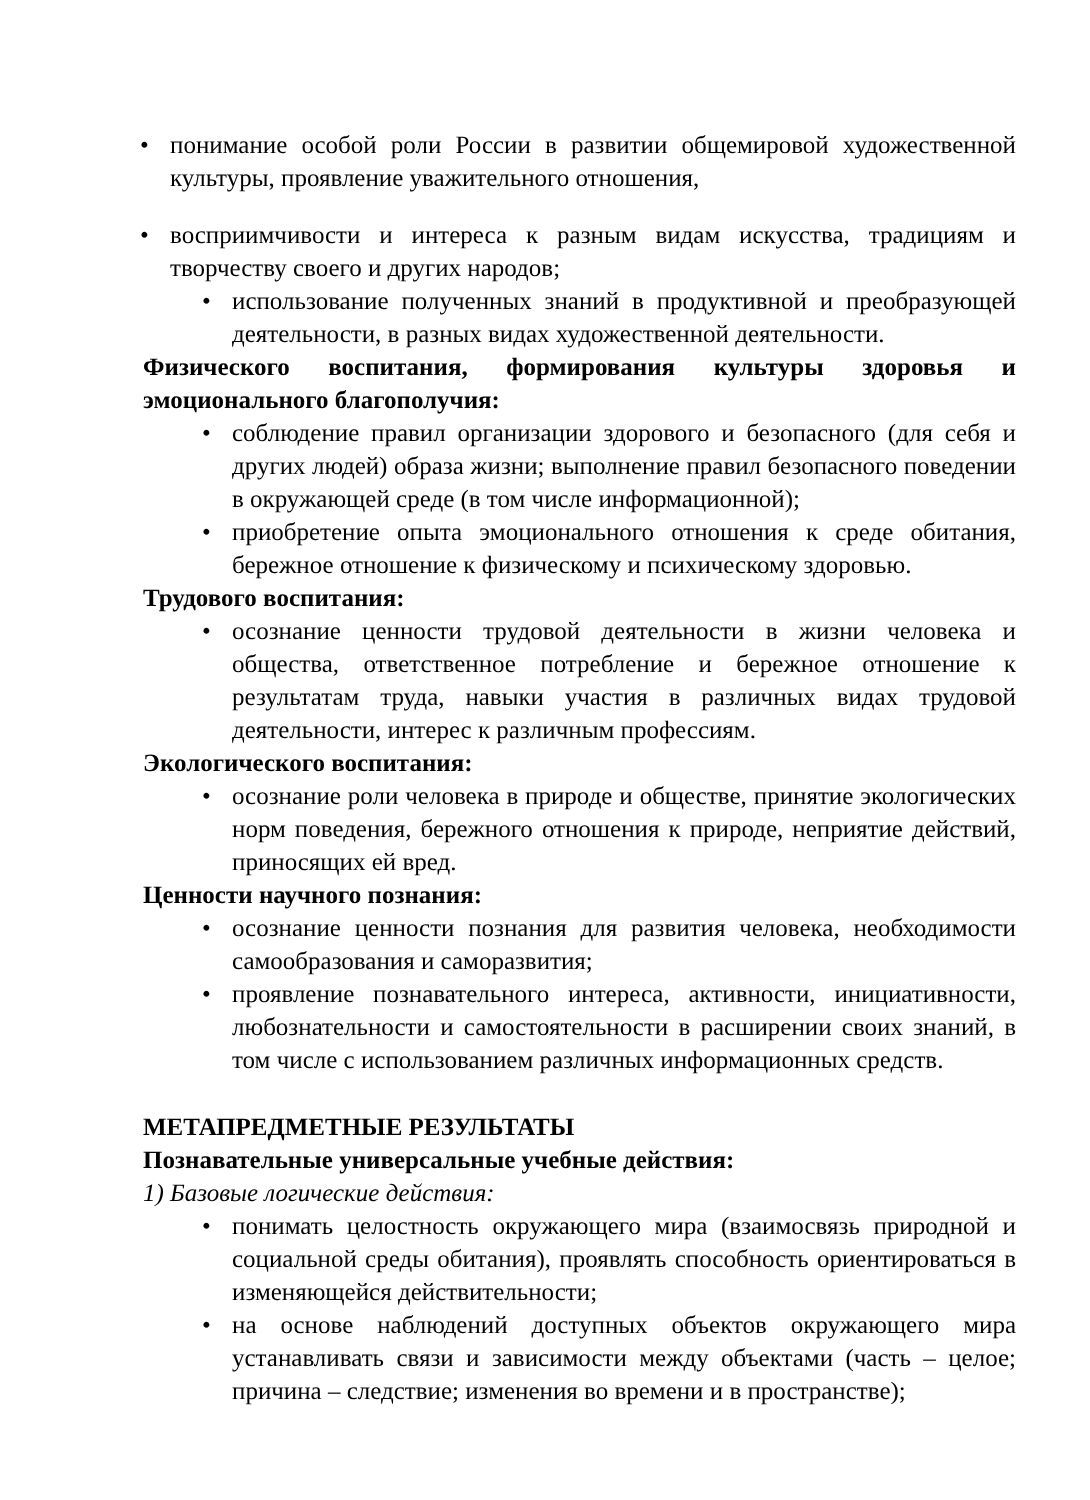• понимание особой роли России в развитии общемировой художественной культуры, проявление уважительного отношения,
• восприимчивости и интереса к разным видам искусства, традициям и творчеству своего и других народов;
• использование полученных знаний в продуктивной и преобразующей деятельности, в разных видах художественной деятельности.
Физического воспитания, формирования культуры здоровья и эмоционального благополучия:
• соблюдение правил организации здорового и безопасного (для себя и других людей) образа жизни; выполнение правил безопасного поведении в окружающей среде (в том числе информационной);
• приобретение опыта эмоционального отношения к среде обитания, бережное отношение к физическому и психическому здоровью.
Трудового воспитания:
• осознание ценности трудовой деятельности в жизни человека и общества, ответственное потребление и бережное отношение к результатам труда, навыки участия в различных видах трудовой деятельности, интерес к различным профессиям.
Экологического воспитания:
• осознание роли человека в природе и обществе, принятие экологических норм поведения, бережного отношения к природе, неприятие действий, приносящих ей вред.
Ценности научного познания:
• осознание ценности познания для развития человека, необходимости самообразования и саморазвития;
• проявление познавательного интереса, активности, инициативности, любознательности и самостоятельности в расширении своих знаний, в том числе с использованием различных информационных средств.
МЕТАПРЕДМЕТНЫЕ РЕЗУЛЬТАТЫ
Познавательные универсальные учебные действия:
1) Базовые логические действия:
• понимать целостность окружающего мира (взаимосвязь природной и социальной среды обитания), проявлять способность ориентироваться в изменяющейся действительности;
• на основе наблюдений доступных объектов окружающего мира устанавливать связи и зависимости между объектами (часть – целое; причина – следствие; изменения во времени и в пространстве);